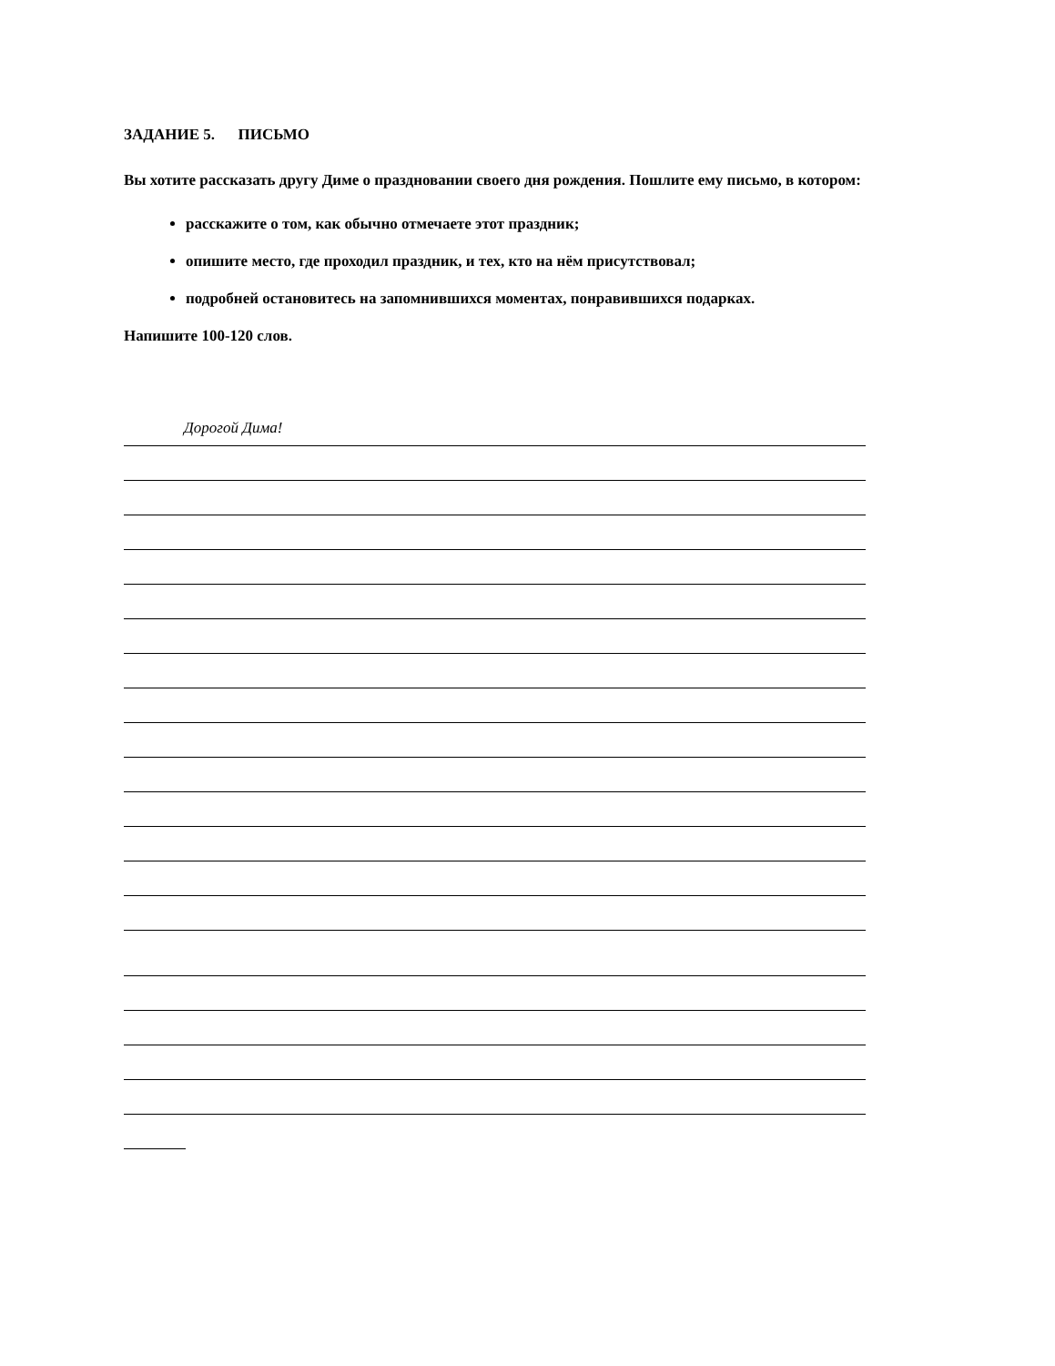ЗАДАНИЕ 5. ПИСЬМО
Вы хотите рассказать другу Диме о праздновании своего дня рождения. Пошлите ему письмо, в котором:
расскажите о том, как обычно отмечаете этот праздник;
опишите место, где проходил праздник, и тех, кто на нём присутствовал;
подробней остановитесь на запомнившихся моментах, понравившихся подарках.
Напишите 100-120 слов.
Дорогой Дима!